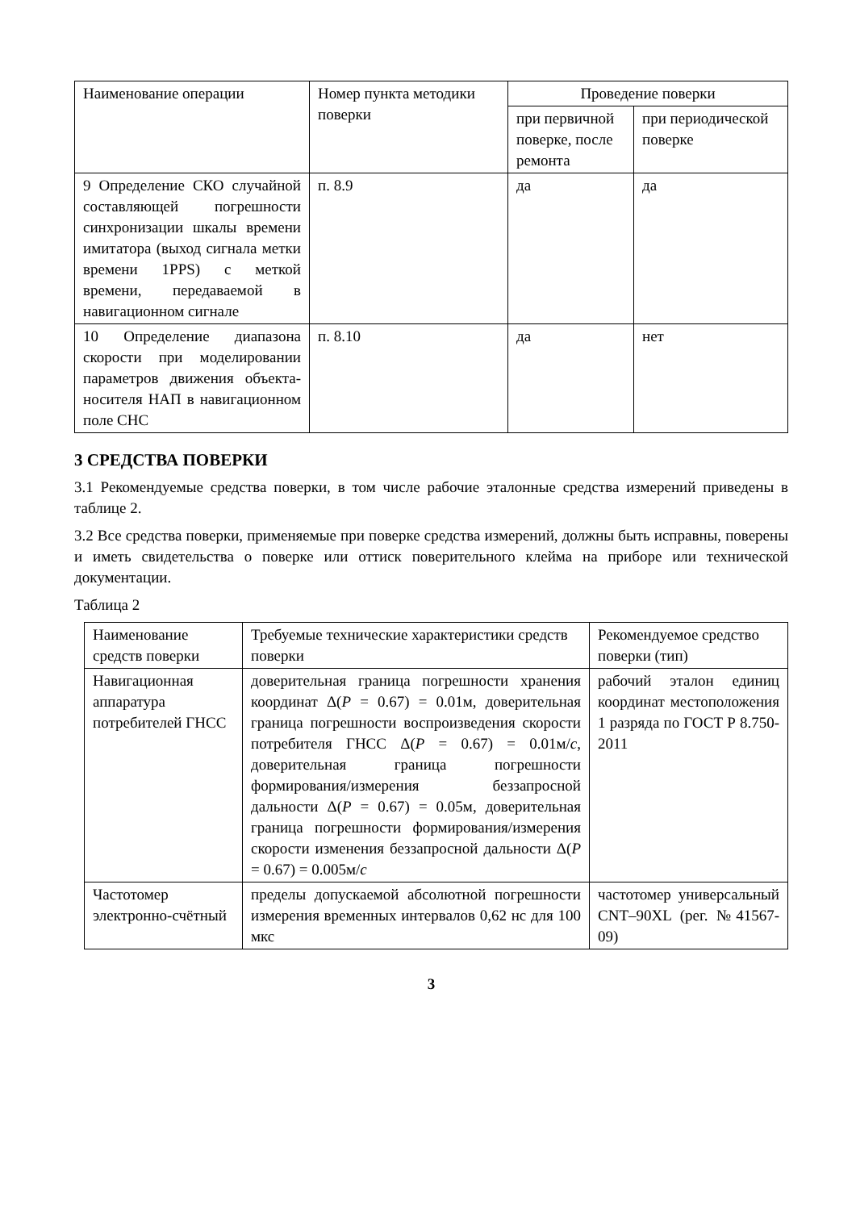| Наименование операции | Номер пункта методики поверки | Проведение поверки | |
| --- | --- | --- | --- |
| | | при первичной поверке, после ремонта | при периодической поверке |
| 9 Определение СКО случайной составляющей погрешности синхронизации шкалы времени имитатора (выход сигнала метки времени 1PPS) с меткой времени, передаваемой в навигационном сигнале | п. 8.9 | да | да |
| 10 Определение диапазона скорости при моделировании параметров движения объекта-носителя НАП в навигационном поле СНС | п. 8.10 | да | нет |
3 СРЕДСТВА ПОВЕРКИ
3.1 Рекомендуемые средства поверки, в том числе рабочие эталонные средства измерений приведены в таблице 2.
3.2 Все средства поверки, применяемые при поверке средства измерений, должны быть исправны, поверены и иметь свидетельства о поверке или оттиск поверительного клейма на приборе или технической документации.
Таблица 2
| Наименование средств поверки | Требуемые технические характеристики средств поверки | Рекомендуемое средство поверки (тип) |
| --- | --- | --- |
| Навигационная аппаратура потребителей ГНСС | доверительная граница погрешности хранения координат Δ( P = 0.67) = 0.01м, доверительная граница погрешности воспроизведения скорости потребителя ГНСС Δ( P = 0.67) = 0.01м/ c , доверительная граница погрешности формирования/измерения беззапросной дальности Δ( P = 0.67) = 0.05м, доверительная граница погрешности формирования/измерения скорости изменения беззапросной дальности Δ( P = 0.67) = 0.005м/ c | рабочий эталон единиц координат местоположения 1 разряда по ГОСТ Р 8.750-2011 |
| Частотомер электронно-счётный | пределы допускаемой абсолютной погрешности измерения временных интервалов 0,62 нс для 100 мкс | частотомер универсальный CNT–90XL (рег. №41567-09) |
3